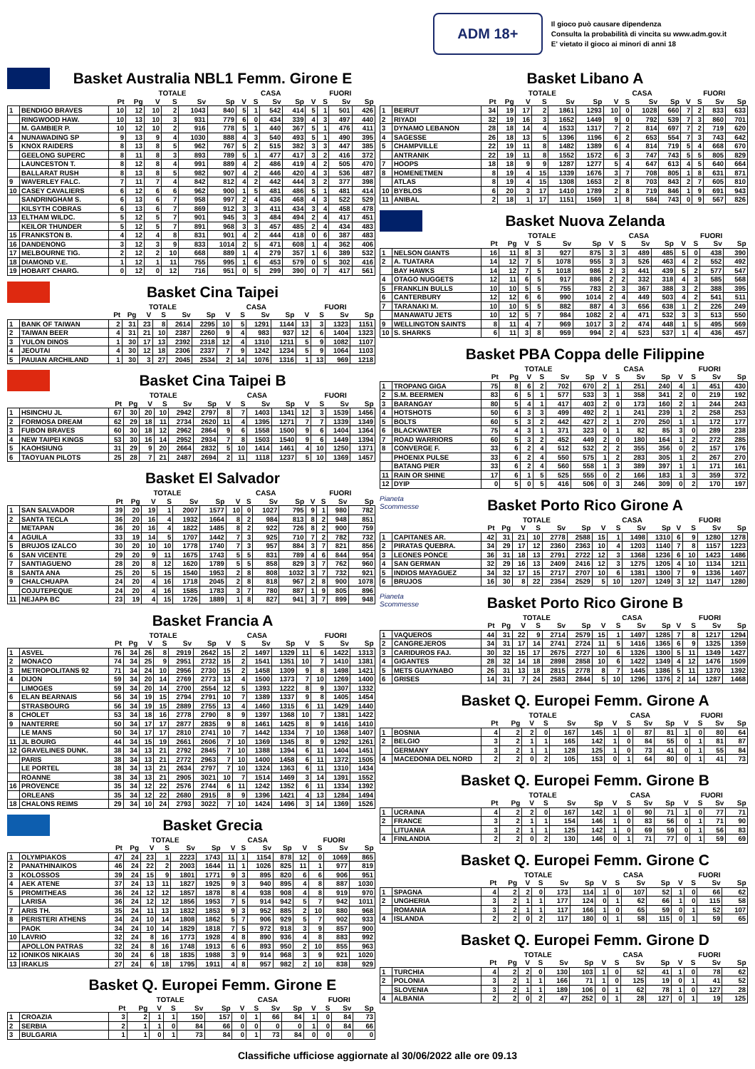ADM 18+
Il gioco può causare dipendenza
Consulta la probabilità di vincita su www.adm.gov.it
E' vietato il gioco ai minori di anni 18
Basket Australia NBL1 Femm. Girone E
| | | TOTALE | | | | | | CASA | | | | FUORI | | | |
| --- | --- | --- | --- | --- | --- | --- | --- | --- | --- | --- | --- | --- | --- | --- | --- |
| | | Pt | Pg | V | S | Sv | Sp | V | S | Sv | Sp | V | S | Sv | Sp |
| 1 | BENDIGO BRAVES | 10 | 12 | 10 | 2 | 1043 | 840 | 5 | 1 | 542 | 414 | 5 | 1 | 501 | 426 |
| | RINGWOOD HAW. | 10 | 13 | 10 | 3 | 931 | 779 | 6 | 0 | 434 | 339 | 4 | 3 | 497 | 440 |
| | M. GAMBIER P. | 10 | 12 | 10 | 2 | 916 | 778 | 5 | 1 | 440 | 367 | 5 | 1 | 476 | 411 |
| 4 | NUNAWADING SP | 9 | 13 | 9 | 4 | 1030 | 888 | 4 | 3 | 540 | 493 | 5 | 1 | 490 | 395 |
| 5 | KNOX RAIDERS | 8 | 13 | 8 | 5 | 962 | 767 | 5 | 2 | 515 | 382 | 3 | 3 | 447 | 385 |
| | GEELONG SUPERC | 8 | 11 | 8 | 3 | 893 | 789 | 5 | 1 | 477 | 417 | 3 | 2 | 416 | 372 |
| | LAUNCESTON T. | 8 | 12 | 8 | 4 | 991 | 889 | 4 | 2 | 486 | 419 | 4 | 2 | 505 | 470 |
| | BALLARAT RUSH | 8 | 13 | 8 | 5 | 982 | 907 | 4 | 2 | 446 | 420 | 4 | 3 | 536 | 487 |
| 9 | WAVERLEY FALC. | 7 | 11 | 7 | 4 | 842 | 812 | 4 | 2 | 442 | 444 | 3 | 2 | 377 | 398 |
| 10 | CASEY CAVALIERS | 6 | 12 | 6 | 6 | 962 | 900 | 1 | 5 | 481 | 486 | 5 | 1 | 481 | 414 |
| | SANDRINGHAM S. | 6 | 13 | 6 | 7 | 958 | 997 | 2 | 4 | 436 | 468 | 4 | 3 | 522 | 529 |
| | KILSYTH COBRAS | 6 | 13 | 6 | 7 | 869 | 912 | 3 | 3 | 411 | 434 | 3 | 4 | 458 | 478 |
| 13 | ELTHAM WILDC. | 5 | 12 | 5 | 7 | 901 | 945 | 3 | 3 | 484 | 494 | 2 | 4 | 417 | 451 |
| | KEILOR THUNDER | 5 | 12 | 5 | 7 | 891 | 968 | 3 | 3 | 457 | 485 | 2 | 4 | 434 | 483 |
| 15 | FRANKSTON B. | 4 | 12 | 4 | 8 | 831 | 901 | 4 | 2 | 444 | 418 | 0 | 6 | 387 | 483 |
| 16 | DANDENONG | 3 | 12 | 3 | 9 | 833 | 1014 | 2 | 5 | 471 | 608 | 1 | 4 | 362 | 406 |
| 17 | MELBOURNE TIG. | 2 | 12 | 2 | 10 | 668 | 889 | 1 | 4 | 279 | 357 | 1 | 6 | 389 | 532 |
| 18 | DIAMOND V.E. | 1 | 12 | 1 | 11 | 755 | 995 | 1 | 6 | 453 | 579 | 0 | 5 | 302 | 416 |
| 19 | HOBART CHARG. | 0 | 12 | 0 | 12 | 716 | 951 | 0 | 5 | 299 | 390 | 0 | 7 | 417 | 561 |
Basket Cina Taipei
| | | TOTALE | | | | | | CASA | | | | FUORI | | | |
| --- | --- | --- | --- | --- | --- | --- | --- | --- | --- | --- | --- | --- | --- | --- | --- |
| | | Pt | Pg | V | S | Sv | Sp | V | S | Sv | Sp | V | S | Sv | Sp |
| 1 | BANK OF TAIWAN | 2 | 31 | 23 | 8 | 2614 | 2295 | 10 | 5 | 1291 | 1144 | 13 | 3 | 1323 | 1151 |
| 2 | TAIWAN BEER | 4 | 31 | 21 | 10 | 2387 | 2260 | 9 | 4 | 983 | 937 | 12 | 6 | 1404 | 1323 |
| 3 | YULON DINOS | 1 | 30 | 17 | 13 | 2392 | 2318 | 12 | 4 | 1310 | 1211 | 5 | 9 | 1082 | 1107 |
| 4 | JEOUTAI | 4 | 30 | 12 | 18 | 2306 | 2337 | 7 | 9 | 1242 | 1234 | 5 | 9 | 1064 | 1103 |
| 5 | PAUIAN ARCHILAND | 1 | 30 | 3 | 27 | 2045 | 2534 | 2 | 14 | 1076 | 1316 | 1 | 13 | 969 | 1218 |
Basket Cina Taipei B
| | | TOTALE | | | | | | CASA | | | | FUORI | | | |
| --- | --- | --- | --- | --- | --- | --- | --- | --- | --- | --- | --- | --- | --- | --- | --- |
| | | Pt | Pg | V | S | Sv | Sp | V | S | Sv | Sp | V | S | Sv | Sp |
| 1 | HSINCHU JL | 67 | 30 | 20 | 10 | 2942 | 2797 | 8 | 7 | 1403 | 1341 | 12 | 3 | 1539 | 1456 |
| 2 | FORMOSA DREAM | 62 | 29 | 18 | 11 | 2734 | 2620 | 11 | 4 | 1395 | 1271 | 7 | 7 | 1339 | 1349 |
| 3 | FUBON BRAVES | 60 | 30 | 18 | 12 | 2962 | 2864 | 9 | 6 | 1558 | 1500 | 9 | 6 | 1404 | 1364 |
| 4 | NEW TAIPEI KINGS | 53 | 30 | 16 | 14 | 2952 | 2934 | 7 | 8 | 1503 | 1540 | 9 | 6 | 1449 | 1394 |
| 5 | KAOHSIUNG | 31 | 29 | 9 | 20 | 2664 | 2832 | 5 | 10 | 1414 | 1461 | 4 | 10 | 1250 | 1371 |
| 6 | TAOYUAN PILOTS | 25 | 28 | 7 | 21 | 2487 | 2694 | 2 | 11 | 1118 | 1237 | 5 | 10 | 1369 | 1457 |
Basket El Salvador
| | | TOTALE | | | | | | CASA | | | | FUORI | | | |
| --- | --- | --- | --- | --- | --- | --- | --- | --- | --- | --- | --- | --- | --- | --- | --- |
| | | Pt | Pg | V | S | Sv | Sp | V | S | Sv | Sp | V | S | Sv | Sp |
| 1 | SAN SALVADOR | 39 | 20 | 19 | 1 | 2007 | 1577 | 10 | 0 | 1027 | 795 | 9 | 1 | 980 | 782 |
| 2 | SANTA TECLA | 36 | 20 | 16 | 4 | 1932 | 1664 | 8 | 2 | 984 | 813 | 8 | 2 | 948 | 851 |
| | METAPAN | 36 | 20 | 16 | 4 | 1822 | 1485 | 8 | 2 | 922 | 726 | 8 | 2 | 900 | 759 |
| 4 | AGUILA | 33 | 19 | 14 | 5 | 1707 | 1442 | 7 | 3 | 925 | 710 | 7 | 2 | 782 | 732 |
| 5 | BRUJOS IZALCO | 30 | 20 | 10 | 10 | 1778 | 1740 | 7 | 3 | 957 | 884 | 3 | 7 | 821 | 856 |
| 6 | SAN VICENTE | 29 | 20 | 9 | 11 | 1675 | 1743 | 5 | 5 | 831 | 789 | 4 | 6 | 844 | 954 |
| 7 | SANTIAGUENO | 28 | 20 | 8 | 12 | 1620 | 1789 | 5 | 5 | 858 | 829 | 3 | 7 | 762 | 960 |
| 8 | SANTA ANA | 25 | 20 | 5 | 15 | 1540 | 1953 | 2 | 8 | 808 | 1032 | 3 | 7 | 732 | 921 |
| 9 | CHALCHUAPA | 24 | 20 | 4 | 16 | 1718 | 2045 | 2 | 8 | 818 | 967 | 2 | 8 | 900 | 1078 |
| | COJUTEPEQUE | 24 | 20 | 4 | 16 | 1585 | 1783 | 3 | 7 | 780 | 887 | 1 | 9 | 805 | 896 |
| 11 | NEJAPA BC | 23 | 19 | 4 | 15 | 1726 | 1889 | 1 | 8 | 827 | 941 | 3 | 7 | 899 | 948 |
Basket Francia A
| | | TOTALE | | | | | | CASA | | | | FUORI | | | |
| --- | --- | --- | --- | --- | --- | --- | --- | --- | --- | --- | --- | --- | --- | --- | --- |
| | | Pt | Pg | V | S | Sv | Sp | V | S | Sv | Sp | V | S | Sv | Sp |
| 1 | ASVEL | 76 | 34 | 26 | 8 | 2919 | 2642 | 15 | 2 | 1497 | 1329 | 11 | 6 | 1422 | 1313 |
| 2 | MONACO | 74 | 34 | 25 | 9 | 2951 | 2732 | 15 | 2 | 1541 | 1351 | 10 | 7 | 1410 | 1381 |
| 3 | METROPOLITANS 92 | 71 | 34 | 24 | 10 | 2956 | 2730 | 15 | 2 | 1458 | 1309 | 9 | 8 | 1498 | 1421 |
| 4 | DIJON | 59 | 34 | 20 | 14 | 2769 | 2773 | 13 | 4 | 1500 | 1373 | 7 | 10 | 1269 | 1400 |
| | LIMOGES | 59 | 34 | 20 | 14 | 2700 | 2554 | 12 | 5 | 1393 | 1222 | 8 | 9 | 1307 | 1332 |
| 6 | ELAN BEARNAIS | 56 | 34 | 19 | 15 | 2794 | 2791 | 10 | 7 | 1389 | 1337 | 9 | 8 | 1405 | 1454 |
| | STRASBOURG | 56 | 34 | 19 | 15 | 2889 | 2755 | 13 | 4 | 1460 | 1315 | 6 | 11 | 1429 | 1440 |
| 8 | CHOLET | 53 | 34 | 18 | 16 | 2778 | 2790 | 8 | 9 | 1397 | 1368 | 10 | 7 | 1381 | 1422 |
| 9 | NANTERRE | 50 | 34 | 17 | 17 | 2877 | 2835 | 9 | 8 | 1461 | 1425 | 8 | 9 | 1416 | 1410 |
| | LE MANS | 50 | 34 | 17 | 17 | 2810 | 2741 | 10 | 7 | 1442 | 1334 | 7 | 10 | 1368 | 1407 |
| 11 | JL BOURG | 44 | 34 | 15 | 19 | 2661 | 2606 | 7 | 10 | 1369 | 1345 | 8 | 9 | 1292 | 1261 |
| 12 | GRAVELINES DUNK. | 38 | 34 | 13 | 21 | 2792 | 2845 | 7 | 10 | 1388 | 1394 | 6 | 11 | 1404 | 1451 |
| | PARIS | 38 | 34 | 13 | 21 | 2772 | 2963 | 7 | 10 | 1400 | 1458 | 6 | 11 | 1372 | 1505 |
| | LE PORTEL | 38 | 34 | 13 | 21 | 2634 | 2797 | 7 | 10 | 1324 | 1363 | 6 | 11 | 1310 | 1434 |
| | ROANNE | 38 | 34 | 13 | 21 | 2905 | 3021 | 10 | 7 | 1514 | 1469 | 3 | 14 | 1391 | 1552 |
| 16 | PROVENCE | 35 | 34 | 12 | 22 | 2576 | 2744 | 6 | 11 | 1242 | 1352 | 6 | 11 | 1334 | 1392 |
| | ORLEANS | 35 | 34 | 12 | 22 | 2680 | 2915 | 8 | 9 | 1396 | 1421 | 4 | 13 | 1284 | 1494 |
| 18 | CHALONS REIMS | 29 | 34 | 10 | 24 | 2793 | 3022 | 7 | 10 | 1424 | 1496 | 3 | 14 | 1369 | 1526 |
Basket Grecia
| | | TOTALE | | | | | | CASA | | | | FUORI | | | |
| --- | --- | --- | --- | --- | --- | --- | --- | --- | --- | --- | --- | --- | --- | --- | --- |
| | | Pt | Pg | V | S | Sv | Sp | V | S | Sv | Sp | V | S | Sv | Sp |
| 1 | OLYMPIAKOS | 47 | 24 | 23 | 1 | 2223 | 1743 | 11 | 1 | 1154 | 878 | 12 | 0 | 1069 | 865 |
| 2 | PANATHINAIKOS | 46 | 24 | 22 | 2 | 2003 | 1644 | 11 | 1 | 1026 | 825 | 11 | 1 | 977 | 819 |
| 3 | KOLOSSOS | 39 | 24 | 15 | 9 | 1801 | 1771 | 9 | 3 | 895 | 820 | 6 | 6 | 906 | 951 |
| 4 | AEK ATENE | 37 | 24 | 13 | 11 | 1827 | 1925 | 9 | 3 | 940 | 895 | 4 | 8 | 887 | 1030 |
| 5 | PROMITHEAS | 36 | 24 | 12 | 12 | 1857 | 1878 | 8 | 4 | 938 | 908 | 4 | 8 | 919 | 970 |
| | LARISA | 36 | 24 | 12 | 12 | 1856 | 1953 | 7 | 5 | 914 | 942 | 5 | 7 | 942 | 1011 |
| 7 | ARIS TH. | 35 | 24 | 11 | 13 | 1832 | 1853 | 9 | 3 | 952 | 885 | 2 | 10 | 880 | 968 |
| 8 | PERISTERI ATHENS | 34 | 24 | 10 | 14 | 1808 | 1862 | 5 | 7 | 906 | 929 | 5 | 7 | 902 | 933 |
| | PAOK | 34 | 24 | 10 | 14 | 1829 | 1818 | 7 | 5 | 972 | 918 | 3 | 9 | 857 | 900 |
| 10 | LAVRIO | 32 | 24 | 8 | 16 | 1773 | 1928 | 4 | 8 | 890 | 936 | 4 | 8 | 883 | 992 |
| | APOLLON PATRAS | 32 | 24 | 8 | 16 | 1748 | 1913 | 6 | 6 | 893 | 950 | 2 | 10 | 855 | 963 |
| 12 | IONIKOS NIKAIAS | 30 | 24 | 6 | 18 | 1835 | 1988 | 3 | 9 | 914 | 968 | 3 | 9 | 921 | 1020 |
| 13 | IRAKLIS | 27 | 24 | 6 | 18 | 1795 | 1911 | 4 | 8 | 957 | 982 | 2 | 10 | 838 | 929 |
Basket Q. Europei Femm. Girone E
| | | TOTALE | | | | | | CASA | | | | FUORI | | | |
| --- | --- | --- | --- | --- | --- | --- | --- | --- | --- | --- | --- | --- | --- | --- | --- |
| | | Pt | Pg | V | S | Sv | Sp | V | S | Sv | Sp | V | S | Sv | Sp |
| 1 | CROAZIA | 3 | 2 | 1 | 1 | 150 | 157 | 0 | 1 | 66 | 84 | 1 | 0 | 84 | 73 |
| 2 | SERBIA | 2 | 1 | 1 | 0 | 84 | 66 | 0 | 0 | 0 | 0 | 1 | 0 | 84 | 66 |
| 3 | BULGARIA | 1 | 1 | 0 | 1 | 73 | 84 | 0 | 1 | 73 | 84 | 0 | 0 | 0 | 0 |
Basket Libano A
| | | TOTALE | | | | | | CASA | | | | FUORI | | | |
| --- | --- | --- | --- | --- | --- | --- | --- | --- | --- | --- | --- | --- | --- | --- | --- |
| | | Pt | Pg | V | S | Sv | Sp | V | S | Sv | Sp | V | S | Sv | Sp |
| 1 | BEIRUT | 34 | 19 | 17 | 2 | 1861 | 1293 | 10 | 0 | 1028 | 660 | 7 | 2 | 833 | 633 |
| 2 | RIYADI | 32 | 19 | 16 | 3 | 1652 | 1449 | 9 | 0 | 792 | 539 | 7 | 3 | 860 | 701 |
| 3 | DYNAMO LEBANON | 28 | 18 | 14 | 4 | 1533 | 1317 | 7 | 2 | 814 | 697 | 7 | 2 | 719 | 620 |
| 4 | SAGESSE | 26 | 18 | 13 | 5 | 1396 | 1196 | 6 | 2 | 653 | 554 | 7 | 3 | 743 | 642 |
| 5 | CHAMPVILLE | 22 | 19 | 11 | 8 | 1482 | 1389 | 6 | 4 | 814 | 719 | 5 | 4 | 668 | 670 |
| | ANTRANIK | 22 | 19 | 11 | 8 | 1552 | 1572 | 6 | 3 | 747 | 743 | 5 | 5 | 805 | 829 |
| 7 | HOOPS | 18 | 18 | 9 | 9 | 1287 | 1277 | 5 | 4 | 647 | 613 | 4 | 5 | 640 | 664 |
| 8 | HOMENETMEN | 8 | 19 | 4 | 15 | 1339 | 1676 | 3 | 7 | 708 | 805 | 1 | 8 | 631 | 871 |
| | ATLAS | 8 | 19 | 4 | 15 | 1308 | 1653 | 2 | 8 | 703 | 843 | 2 | 7 | 605 | 810 |
| 10 | BYBLOS | 6 | 20 | 3 | 17 | 1410 | 1789 | 2 | 8 | 719 | 846 | 1 | 9 | 691 | 943 |
| 11 | ANIBAL | 2 | 18 | 1 | 17 | 1151 | 1569 | 1 | 8 | 584 | 743 | 0 | 9 | 567 | 826 |
Basket Nuova Zelanda
| | | TOTALE | | | | | | CASA | | | | FUORI | | | |
| --- | --- | --- | --- | --- | --- | --- | --- | --- | --- | --- | --- | --- | --- | --- | --- |
| | | Pt | Pg | V | S | Sv | Sp | V | S | Sv | Sp | V | S | Sv | Sp |
| 1 | NELSON GIANTS | 16 | 11 | 8 | 3 | 927 | 875 | 3 | 3 | 489 | 485 | 5 | 0 | 438 | 390 |
| 2 | A. TUATARA | 14 | 12 | 7 | 5 | 1078 | 955 | 3 | 3 | 526 | 463 | 4 | 2 | 552 | 492 |
| | BAY HAWKS | 14 | 12 | 7 | 5 | 1018 | 986 | 2 | 3 | 441 | 439 | 5 | 2 | 577 | 547 |
| 4 | OTAGO NUGGETS | 12 | 11 | 6 | 5 | 917 | 886 | 2 | 2 | 332 | 318 | 4 | 3 | 585 | 568 |
| 5 | FRANKLIN BULLS | 10 | 10 | 5 | 5 | 755 | 783 | 2 | 3 | 367 | 388 | 3 | 2 | 388 | 395 |
| 6 | CANTERBURY | 12 | 12 | 6 | 6 | 990 | 1014 | 2 | 4 | 449 | 503 | 4 | 2 | 541 | 511 |
| 7 | TARANAKI M. | 10 | 10 | 5 | 5 | 882 | 887 | 4 | 3 | 656 | 638 | 1 | 2 | 226 | 249 |
| | MANAWATU JETS | 10 | 12 | 5 | 7 | 984 | 1082 | 2 | 4 | 471 | 532 | 3 | 3 | 513 | 550 |
| 9 | WELLINGTON SAINTS | 8 | 11 | 4 | 7 | 969 | 1017 | 3 | 2 | 474 | 448 | 1 | 5 | 495 | 569 |
| 10 | S. SHARKS | 6 | 11 | 3 | 8 | 959 | 994 | 2 | 4 | 523 | 537 | 1 | 4 | 436 | 457 |
Basket PBA Coppa delle Filippine
| | | TOTALE | | | | | | CASA | | | | FUORI | | | |
| --- | --- | --- | --- | --- | --- | --- | --- | --- | --- | --- | --- | --- | --- | --- | --- |
| | | Pt | Pg | V | S | Sv | Sp | V | S | Sv | Sp | V | S | Sv | Sp |
| 1 | TROPANG GIGA | 75 | 8 | 6 | 2 | 702 | 670 | 2 | 1 | 251 | 240 | 4 | 1 | 451 | 430 |
| 2 | S.M. BEERMEN | 83 | 6 | 5 | 1 | 577 | 533 | 3 | 1 | 358 | 341 | 2 | 0 | 219 | 192 |
| 3 | BARANGAY | 80 | 5 | 4 | 1 | 417 | 403 | 2 | 0 | 173 | 160 | 2 | 1 | 244 | 243 |
| 4 | HOTSHOTS | 50 | 6 | 3 | 3 | 499 | 492 | 2 | 1 | 241 | 239 | 1 | 2 | 258 | 253 |
| 5 | BOLTS | 60 | 5 | 3 | 2 | 442 | 427 | 2 | 1 | 270 | 250 | 1 | 1 | 172 | 177 |
| 6 | BLACKWATER | 75 | 4 | 3 | 1 | 371 | 323 | 0 | 1 | 82 | 85 | 3 | 0 | 289 | 238 |
| 7 | ROAD WARRIORS | 60 | 5 | 3 | 2 | 452 | 449 | 2 | 0 | 180 | 164 | 1 | 2 | 272 | 285 |
| 8 | CONVERGE F. | 33 | 6 | 2 | 4 | 512 | 532 | 2 | 2 | 355 | 356 | 0 | 2 | 157 | 176 |
| | PHOENIX PULSE | 33 | 6 | 2 | 4 | 550 | 575 | 1 | 2 | 283 | 305 | 1 | 2 | 267 | 270 |
| | BATANG PIER | 33 | 6 | 2 | 4 | 560 | 558 | 1 | 3 | 389 | 397 | 1 | 1 | 171 | 161 |
| 11 | RAIN OR SHINE | 17 | 6 | 1 | 5 | 525 | 555 | 0 | 2 | 166 | 183 | 1 | 3 | 359 | 372 |
| 12 | DYIP | 0 | 5 | 0 | 5 | 416 | 506 | 0 | 3 | 246 | 309 | 0 | 2 | 170 | 197 |
Pianeta Scommesse
Basket Porto Rico Girone A
| | | TOTALE | | | | | | CASA | | | | FUORI | | | |
| --- | --- | --- | --- | --- | --- | --- | --- | --- | --- | --- | --- | --- | --- | --- | --- |
| | | Pt | Pg | V | S | Sv | Sp | V | S | Sv | Sp | V | S | Sv | Sp |
| 1 | CAPITANES AR. | 42 | 31 | 21 | 10 | 2778 | 2588 | 15 | 1 | 1498 | 1310 | 6 | 9 | 1280 | 1278 |
| 2 | PIRATAS QUEBRA. | 34 | 29 | 17 | 12 | 2360 | 2363 | 10 | 4 | 1203 | 1140 | 7 | 8 | 1157 | 1223 |
| 3 | LEONES PONCE | 36 | 31 | 18 | 13 | 2791 | 2722 | 12 | 3 | 1368 | 1236 | 6 | 10 | 1423 | 1486 |
| 4 | SAN GERMAN | 32 | 29 | 16 | 13 | 2409 | 2416 | 12 | 3 | 1275 | 1205 | 4 | 10 | 1134 | 1211 |
| 5 | INDIOS MAYAGUEZ | 34 | 32 | 17 | 15 | 2717 | 2707 | 10 | 6 | 1381 | 1300 | 7 | 9 | 1336 | 1407 |
| 6 | BRUJOS | 16 | 30 | 8 | 22 | 2354 | 2529 | 5 | 10 | 1207 | 1249 | 3 | 12 | 1147 | 1280 |
Pianeta Scommesse
Basket Porto Rico Girone B
| | | TOTALE | | | | | | CASA | | | | FUORI | | | |
| --- | --- | --- | --- | --- | --- | --- | --- | --- | --- | --- | --- | --- | --- | --- | --- |
| | | Pt | Pg | V | S | Sv | Sp | V | S | Sv | Sp | V | S | Sv | Sp |
| 1 | VAQUEROS | 44 | 31 | 22 | 9 | 2714 | 2579 | 15 | 1 | 1497 | 1285 | 7 | 8 | 1217 | 1294 |
| 2 | CANGREJEROS | 34 | 31 | 17 | 14 | 2741 | 2724 | 11 | 5 | 1416 | 1365 | 6 | 9 | 1325 | 1359 |
| 3 | CARIDUROS FAJ. | 30 | 32 | 15 | 17 | 2675 | 2727 | 10 | 6 | 1326 | 1300 | 5 | 11 | 1349 | 1427 |
| 4 | GIGANTES | 28 | 32 | 14 | 18 | 2898 | 2858 | 10 | 6 | 1422 | 1349 | 4 | 12 | 1476 | 1509 |
| 5 | METS GUAYNABO | 26 | 31 | 13 | 18 | 2815 | 2778 | 8 | 7 | 1445 | 1386 | 5 | 11 | 1370 | 1392 |
| 6 | GRISES | 14 | 31 | 7 | 24 | 2583 | 2844 | 5 | 10 | 1296 | 1376 | 2 | 14 | 1287 | 1468 |
Basket Q. Europei Femm. Girone A
| | | TOTALE | | | | | | CASA | | | | FUORI | | | |
| --- | --- | --- | --- | --- | --- | --- | --- | --- | --- | --- | --- | --- | --- | --- | --- |
| | | Pt | Pg | V | S | Sv | Sp | V | S | Sv | Sp | V | S | Sv | Sp |
| 1 | BOSNIA | 4 | 2 | 2 | 0 | 167 | 145 | 1 | 0 | 87 | 81 | 1 | 0 | 80 | 64 |
| 2 | BELGIO | 3 | 2 | 1 | 1 | 165 | 142 | 1 | 0 | 84 | 55 | 0 | 1 | 81 | 87 |
| | GERMANY | 3 | 2 | 1 | 1 | 128 | 125 | 1 | 0 | 73 | 41 | 0 | 1 | 55 | 84 |
| 4 | MACEDONIA DEL NORD | 2 | 2 | 0 | 2 | 105 | 153 | 0 | 1 | 64 | 80 | 0 | 1 | 41 | 73 |
Basket Q. Europei Femm. Girone B
| | | TOTALE | | | | | | CASA | | | | FUORI | | | |
| --- | --- | --- | --- | --- | --- | --- | --- | --- | --- | --- | --- | --- | --- | --- | --- |
| | | Pt | Pg | V | S | Sv | Sp | V | S | Sv | Sp | V | S | Sv | Sp |
| 1 | UCRAINA | 4 | 2 | 2 | 0 | 167 | 142 | 1 | 0 | 90 | 71 | 1 | 0 | 77 | 71 |
| 2 | FRANCE | 3 | 2 | 1 | 1 | 154 | 146 | 1 | 0 | 83 | 56 | 0 | 1 | 71 | 90 |
| | LITUANIA | 3 | 2 | 1 | 1 | 125 | 142 | 1 | 0 | 69 | 59 | 0 | 1 | 56 | 83 |
| 4 | FINLANDIA | 2 | 2 | 0 | 2 | 130 | 146 | 0 | 1 | 71 | 77 | 0 | 1 | 59 | 69 |
Basket Q. Europei Femm. Girone C
| | | TOTALE | | | | | | CASA | | | | FUORI | | | |
| --- | --- | --- | --- | --- | --- | --- | --- | --- | --- | --- | --- | --- | --- | --- | --- |
| | | Pt | Pg | V | S | Sv | Sp | V | S | Sv | Sp | V | S | Sv | Sp |
| 1 | SPAGNA | 4 | 2 | 2 | 0 | 173 | 114 | 1 | 0 | 107 | 52 | 1 | 0 | 66 | 62 |
| 2 | UNGHERIA | 3 | 2 | 1 | 1 | 177 | 124 | 0 | 1 | 62 | 66 | 1 | 0 | 115 | 58 |
| | ROMANIA | 3 | 2 | 1 | 1 | 117 | 166 | 1 | 0 | 65 | 59 | 0 | 1 | 52 | 107 |
| 4 | ISLANDA | 2 | 2 | 0 | 2 | 117 | 180 | 0 | 1 | 58 | 115 | 0 | 1 | 59 | 65 |
Basket Q. Europei Femm. Girone D
| | | TOTALE | | | | | | CASA | | | | FUORI | | | |
| --- | --- | --- | --- | --- | --- | --- | --- | --- | --- | --- | --- | --- | --- | --- | --- |
| | | Pt | Pg | V | S | Sv | Sp | V | S | Sv | Sp | V | S | Sv | Sp |
| 1 | TURCHIA | 4 | 2 | 2 | 0 | 130 | 103 | 1 | 0 | 52 | 41 | 1 | 0 | 78 | 62 |
| 2 | POLONIA | 3 | 2 | 1 | 1 | 166 | 71 | 1 | 0 | 125 | 19 | 0 | 1 | 41 | 52 |
| | SLOVENIA | 3 | 2 | 1 | 1 | 189 | 106 | 0 | 1 | 62 | 78 | 1 | 0 | 127 | 28 |
| 4 | ALBANIA | 2 | 2 | 0 | 2 | 47 | 252 | 0 | 1 | 28 | 127 | 0 | 1 | 19 | 125 |
Classifiche ufficiose aggiornate al 30/06/2022 alle ore 09.13